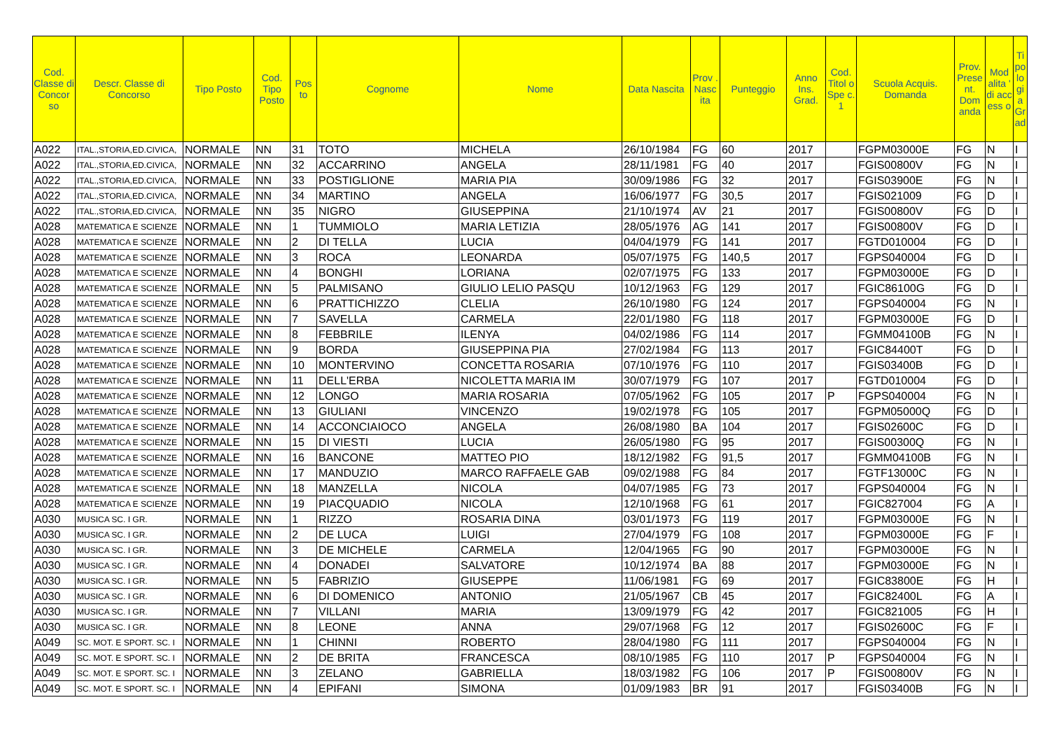| Cod. Classe di Concor so | Descr. Classe di Concorso | Tipo Posto | Cod. Tipo Posto | Pos to | Cognome | Nome | Data Nascita | Prov . Nasc ita | Punteggio | Anno Ins. Grad. | Cod. Titol o Spe c. 1 | Scuola Acquis. Domanda | Prov. Prese nt. Dom anda | Mod alita ' di acc ess o | Ti po lo gi a Gr ad |
| --- | --- | --- | --- | --- | --- | --- | --- | --- | --- | --- | --- | --- | --- | --- | --- |
| A022 | ITAL.,STORIA,ED.CIVICA, | NORMALE | NN | 31 | TOTO | MICHELA | 26/10/1984 | FG | 60 | 2017 | | FGPM03000E | FG | N | I |
| A022 | ITAL.,STORIA,ED.CIVICA, | NORMALE | NN | 32 | ACCARRINO | ANGELA | 28/11/1981 | FG | 40 | 2017 | | FGIS00800V | FG | N | I |
| A022 | ITAL.,STORIA,ED.CIVICA, | NORMALE | NN | 33 | POSTIGLIONE | MARIA PIA | 30/09/1986 | FG | 32 | 2017 | | FGIS03900E | FG | N | I |
| A022 | ITAL.,STORIA,ED.CIVICA, | NORMALE | NN | 34 | MARTINO | ANGELA | 16/06/1977 | FG | 30,5 | 2017 | | FGIS021009 | FG | D | I |
| A022 | ITAL.,STORIA,ED.CIVICA, | NORMALE | NN | 35 | NIGRO | GIUSEPPINA | 21/10/1974 | AV | 21 | 2017 | | FGIS00800V | FG | D | I |
| A028 | MATEMATICA E SCIENZE | NORMALE | NN | 1 | TUMMIOLO | MARIA LETIZIA | 28/05/1976 | AG | 141 | 2017 | | FGIS00800V | FG | D | I |
| A028 | MATEMATICA E SCIENZE | NORMALE | NN | 2 | DI TELLA | LUCIA | 04/04/1979 | FG | 141 | 2017 | | FGTD010004 | FG | D | I |
| A028 | MATEMATICA E SCIENZE | NORMALE | NN | 3 | ROCA | LEONARDA | 05/07/1975 | FG | 140,5 | 2017 | | FGPS040004 | FG | D | I |
| A028 | MATEMATICA E SCIENZE | NORMALE | NN | 4 | BONGHI | LORIANA | 02/07/1975 | FG | 133 | 2017 | | FGPM03000E | FG | D | I |
| A028 | MATEMATICA E SCIENZE | NORMALE | NN | 5 | PALMISANO | GIULIO LELIO PASQU | 10/12/1963 | FG | 129 | 2017 | | FGIC86100G | FG | D | I |
| A028 | MATEMATICA E SCIENZE | NORMALE | NN | 6 | PRATTICHIZZO | CLELIA | 26/10/1980 | FG | 124 | 2017 | | FGPS040004 | FG | N | I |
| A028 | MATEMATICA E SCIENZE | NORMALE | NN | 7 | SAVELLA | CARMELA | 22/01/1980 | FG | 118 | 2017 | | FGPM03000E | FG | D | I |
| A028 | MATEMATICA E SCIENZE | NORMALE | NN | 8 | FEBBRILE | ILENYA | 04/02/1986 | FG | 114 | 2017 | | FGMM04100B | FG | N | I |
| A028 | MATEMATICA E SCIENZE | NORMALE | NN | 9 | BORDA | GIUSEPPINA PIA | 27/02/1984 | FG | 113 | 2017 | | FGIC84400T | FG | D | I |
| A028 | MATEMATICA E SCIENZE | NORMALE | NN | 10 | MONTERVINO | CONCETTA ROSARIA | 07/10/1976 | FG | 110 | 2017 | | FGIS03400B | FG | D | I |
| A028 | MATEMATICA E SCIENZE | NORMALE | NN | 11 | DELL'ERBA | NICOLETTA MARIA IM | 30/07/1979 | FG | 107 | 2017 | | FGTD010004 | FG | D | I |
| A028 | MATEMATICA E SCIENZE | NORMALE | NN | 12 | LONGO | MARIA ROSARIA | 07/05/1962 | FG | 105 | 2017 | P | FGPS040004 | FG | N | I |
| A028 | MATEMATICA E SCIENZE | NORMALE | NN | 13 | GIULIANI | VINCENZO | 19/02/1978 | FG | 105 | 2017 | | FGPM05000Q | FG | D | I |
| A028 | MATEMATICA E SCIENZE | NORMALE | NN | 14 | ACCONCIAIOCO | ANGELA | 26/08/1980 | BA | 104 | 2017 | | FGIS02600C | FG | D | I |
| A028 | MATEMATICA E SCIENZE | NORMALE | NN | 15 | DI VIESTI | LUCIA | 26/05/1980 | FG | 95 | 2017 | | FGIS00300Q | FG | N | I |
| A028 | MATEMATICA E SCIENZE | NORMALE | NN | 16 | BANCONE | MATTEO PIO | 18/12/1982 | FG | 91,5 | 2017 | | FGMM04100B | FG | N | I |
| A028 | MATEMATICA E SCIENZE | NORMALE | NN | 17 | MANDUZIO | MARCO RAFFAELE GAB | 09/02/1988 | FG | 84 | 2017 | | FGTF13000C | FG | N | I |
| A028 | MATEMATICA E SCIENZE | NORMALE | NN | 18 | MANZELLA | NICOLA | 04/07/1985 | FG | 73 | 2017 | | FGPS040004 | FG | N | I |
| A028 | MATEMATICA E SCIENZE | NORMALE | NN | 19 | PIACQUADIO | NICOLA | 12/10/1968 | FG | 61 | 2017 | | FGIC827004 | FG | A | I |
| A030 | MUSICA SC. I GR. | NORMALE | NN | 1 | RIZZO | ROSARIA DINA | 03/01/1973 | FG | 119 | 2017 | | FGPM03000E | FG | N | I |
| A030 | MUSICA SC. I GR. | NORMALE | NN | 2 | DE LUCA | LUIGI | 27/04/1979 | FG | 108 | 2017 | | FGPM03000E | FG | F | I |
| A030 | MUSICA SC. I GR. | NORMALE | NN | 3 | DE MICHELE | CARMELA | 12/04/1965 | FG | 90 | 2017 | | FGPM03000E | FG | N | I |
| A030 | MUSICA SC. I GR. | NORMALE | NN | 4 | DONADEI | SALVATORE | 10/12/1974 | BA | 88 | 2017 | | FGPM03000E | FG | N | I |
| A030 | MUSICA SC. I GR. | NORMALE | NN | 5 | FABRIZIO | GIUSEPPE | 11/06/1981 | FG | 69 | 2017 | | FGIC83800E | FG | H | I |
| A030 | MUSICA SC. I GR. | NORMALE | NN | 6 | DI DOMENICO | ANTONIO | 21/05/1967 | CB | 45 | 2017 | | FGIC82400L | FG | A | I |
| A030 | MUSICA SC. I GR. | NORMALE | NN | 7 | VILLANI | MARIA | 13/09/1979 | FG | 42 | 2017 | | FGIC821005 | FG | H | I |
| A030 | MUSICA SC. I GR. | NORMALE | NN | 8 | LEONE | ANNA | 29/07/1968 | FG | 12 | 2017 | | FGIS02600C | FG | F | I |
| A049 | SC. MOT. E SPORT. SC. I | NORMALE | NN | 1 | CHINNI | ROBERTO | 28/04/1980 | FG | 111 | 2017 | | FGPS040004 | FG | N | I |
| A049 | SC. MOT. E SPORT. SC. I | NORMALE | NN | 2 | DE BRITA | FRANCESCA | 08/10/1985 | FG | 110 | 2017 | P | FGPS040004 | FG | N | I |
| A049 | SC. MOT. E SPORT. SC. I | NORMALE | NN | 3 | ZELANO | GABRIELLA | 18/03/1982 | FG | 106 | 2017 | P | FGIS00800V | FG | N | I |
| A049 | SC. MOT. E SPORT. SC. I | NORMALE | NN | 4 | EPIFANI | SIMONA | 01/09/1983 | BR | 91 | 2017 | | FGIS03400B | FG | N | I |